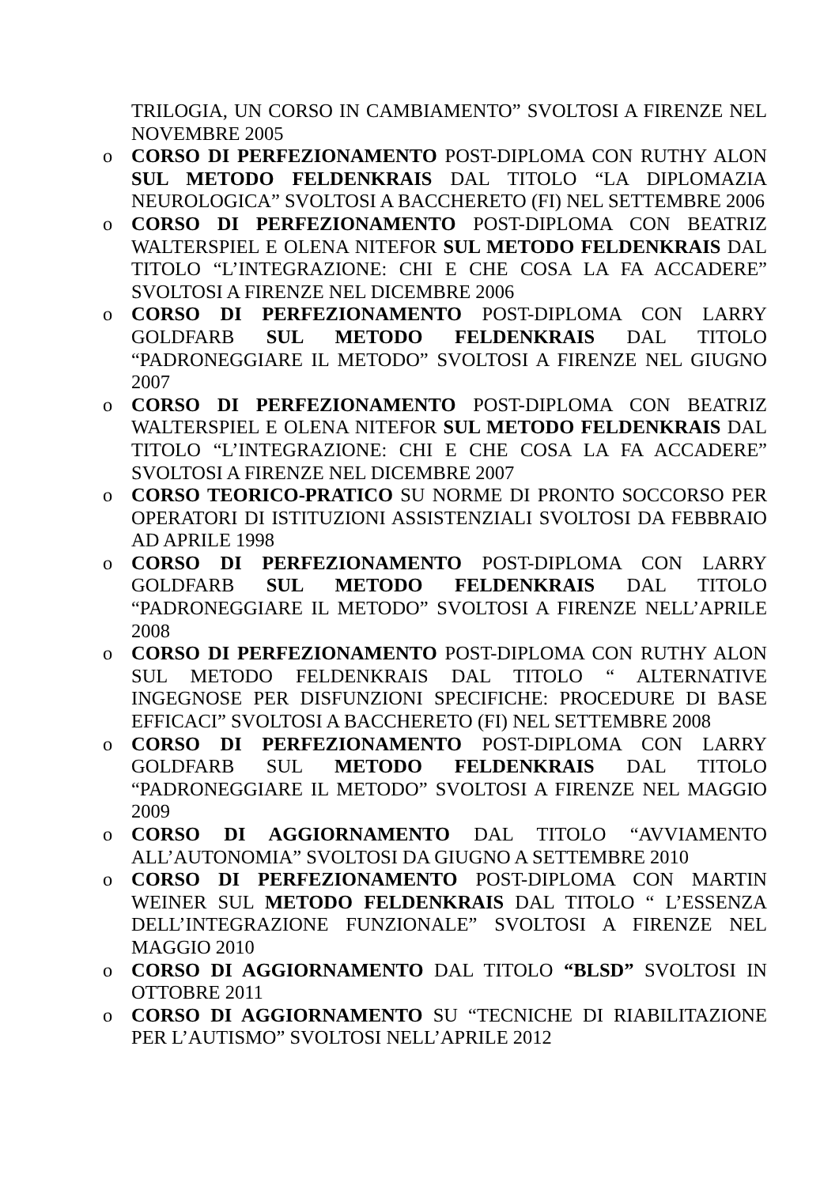TRILOGIA, UN CORSO IN CAMBIAMENTO” SVOLTOSI A FIRENZE NEL NOVEMBRE 2005
o CORSO DI PERFEZIONAMENTO POST-DIPLOMA CON RUTHY ALON SUL METODO FELDENKRAIS DAL TITOLO “LA DIPLOMAZIA NEUROLOGICA” SVOLTOSI A BACCHERETO (FI) NEL SETTEMBRE 2006
o CORSO DI PERFEZIONAMENTO POST-DIPLOMA CON BEATRIZ WALTERSPIEL E OLENA NITEFOR SUL METODO FELDENKRAIS DAL TITOLO “L’INTEGRAZIONE: CHI E CHE COSA LA FA ACCADERE” SVOLTOSI A FIRENZE NEL DICEMBRE 2006
o CORSO DI PERFEZIONAMENTO POST-DIPLOMA CON LARRY GOLDFARB SUL METODO FELDENKRAIS DAL TITOLO “PADRONEGGIARE IL METODO” SVOLTOSI A FIRENZE NEL GIUGNO 2007
o CORSO DI PERFEZIONAMENTO POST-DIPLOMA CON BEATRIZ WALTERSPIEL E OLENA NITEFOR SUL METODO FELDENKRAIS DAL TITOLO “L’INTEGRAZIONE: CHI E CHE COSA LA FA ACCADERE” SVOLTOSI A FIRENZE NEL DICEMBRE 2007
o CORSO TEORICO-PRATICO SU NORME DI PRONTO SOCCORSO PER OPERATORI DI ISTITUZIONI ASSISTENZIALI SVOLTOSI DA FEBBRAIO AD APRILE 1998
o CORSO DI PERFEZIONAMENTO POST-DIPLOMA CON LARRY GOLDFARB SUL METODO FELDENKRAIS DAL TITOLO “PADRONEGGIARE IL METODO” SVOLTOSI A FIRENZE NELL’APRILE 2008
o CORSO DI PERFEZIONAMENTO POST-DIPLOMA CON RUTHY ALON SUL METODO FELDENKRAIS DAL TITOLO “ ALTERNATIVE INGEGNOSE PER DISFUNZIONI SPECIFICHE: PROCEDURE DI BASE EFFICACI” SVOLTOSI A BACCHERETO (FI) NEL SETTEMBRE 2008
o CORSO DI PERFEZIONAMENTO POST-DIPLOMA CON LARRY GOLDFARB SUL METODO FELDENKRAIS DAL TITOLO “PADRONEGGIARE IL METODO” SVOLTOSI A FIRENZE NEL MAGGIO 2009
o CORSO DI AGGIORNAMENTO DAL TITOLO “AVVIAMENTO ALL’AUTONOMIA” SVOLTOSI DA GIUGNO A SETTEMBRE 2010
o CORSO DI PERFEZIONAMENTO POST-DIPLOMA CON MARTIN WEINER SUL METODO FELDENKRAIS DAL TITOLO “ L’ESSENZA DELL’INTEGRAZIONE FUNZIONALE” SVOLTOSI A FIRENZE NEL MAGGIO 2010
o CORSO DI AGGIORNAMENTO DAL TITOLO “BLSD” SVOLTOSI IN OTTOBRE 2011
o CORSO DI AGGIORNAMENTO SU “TECNICHE DI RIABILITAZIONE PER L’AUTISMO” SVOLTOSI NELL’APRILE 2012